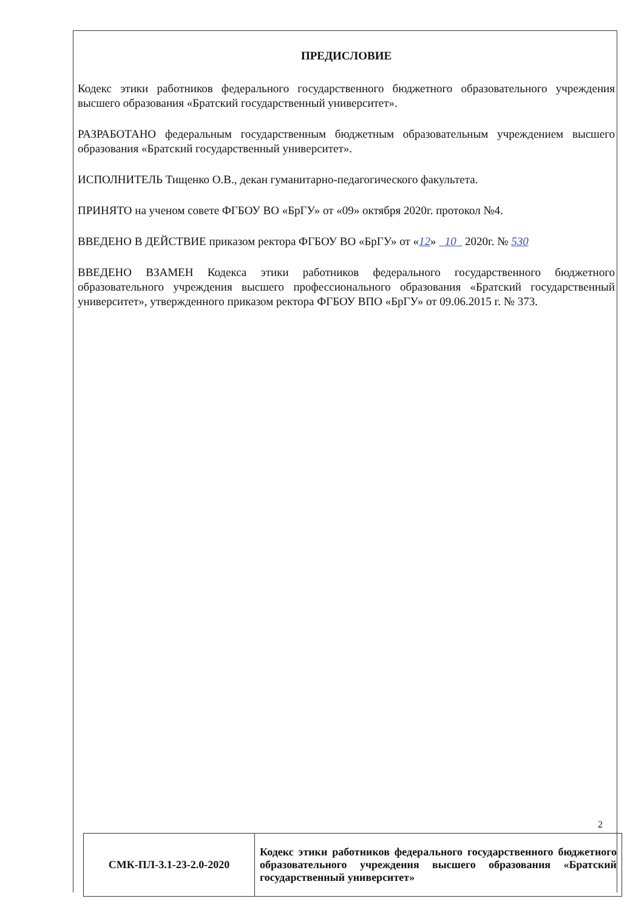ПРЕДИСЛОВИЕ
Кодекс этики работников федерального государственного бюджетного образовательного учреждения высшего образования «Братский государственный университет».
РАЗРАБОТАНО федеральным государственным бюджетным образовательным учреждением высшего образования «Братский государственный университет».
ИСПОЛНИТЕЛЬ Тищенко О.В., декан гуманитарно-педагогического факультета.
ПРИНЯТО на ученом совете ФГБОУ ВО «БрГУ» от «09» октября 2020г. протокол №4.
ВВЕДЕНО В ДЕЙСТВИЕ приказом ректора ФГБОУ ВО «БрГУ» от «12» 10 2020г. № 530
ВВЕДЕНО ВЗАМЕН Кодекса этики работников федерального государственного бюджетного образовательного учреждения высшего профессионального образования «Братский государственный университет», утвержденного приказом ректора ФГБОУ ВПО «БрГУ» от 09.06.2015 г. № 373.
2
| СМК-ПЛ-3.1-23-2.0-2020 | Кодекс этики работников федерального государственного бюджетного образовательного учреждения высшего образования «Братский государственный университет» |